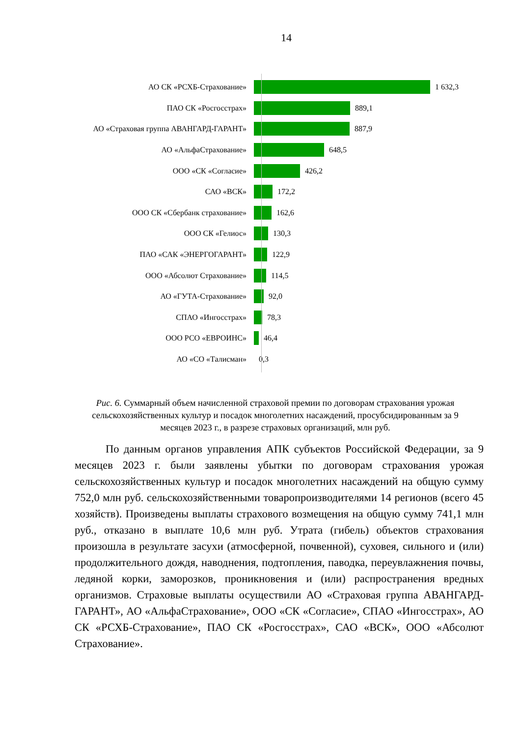14
АО СК «РСХБ-Страхование» 1 632,3
ПАО СК «Росгосстрах» 889,1
АО «Страховая группа АВАНГАРД-ГАРАНТ» 887,9
АО «АльфаСтрахование» 648,5
ООО «СК «Согласие» 426,2
САО «ВСК» 172,2
ООО СК «Сбербанк страхование» 162,6
ООО СК «Гелиос» 130,3
ПАО «САК «ЭНЕРГОГАРАНТ» 122,9
ООО «Абсолют Страхование» 114,5
АО «ГУТА-Страхование» 92,0
СПАО «Ингосстрах» 78,3
ООО РСО «ЕВРОИНС» 46,4
АО «СО «Талисман» 0,3
Рис. 6. Суммарный объем начисленной страховой премии по договорам страхования урожая сельскохозяйственных культур и посадок многолетних насаждений, просубсидированным за 9 месяцев 2023 г., в разрезе страховых организаций, млн руб.
По данным органов управления АПК субъектов Российской Федерации, за 9 месяцев 2023 г. были заявлены убытки по договорам страхования урожая сельскохозяйственных культур и посадок многолетних насаждений на общую сумму 752,0 млн руб. сельскохозяйственными товаропроизводителями 14 регионов (всего 45 хозяйств). Произведены выплаты страхового возмещения на общую сумму 741,1 млн руб., отказано в выплате 10,6 млн руб. Утрата (гибель) объектов страхования произошла в результате засухи (атмосферной, почвенной), суховея, сильного и (или) продолжительного дождя, наводнения, подтопления, паводка, переувлажнения почвы, ледяной корки, заморозков, проникновения и (или) распространения вредных организмов. Страховые выплаты осуществили АО «Страховая группа АВАНГАРД-ГАРАНТ», АО «АльфаСтрахование», ООО «СК «Согласие», СПАО «Ингосстрах», АО СК «РСХБ-Страхование», ПАО СК «Росгосстрах», САО «ВСК», ООО «Абсолют Страхование».